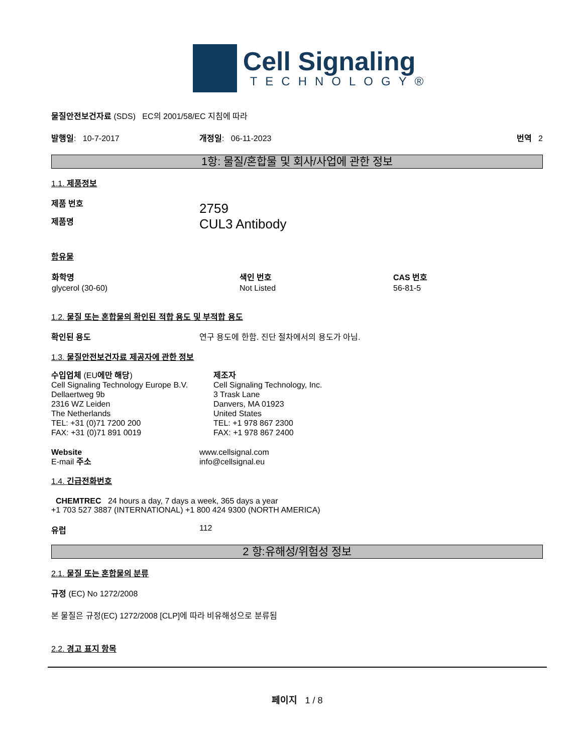Cell Signaling
TECHNOLOGY®
물질안전보건자료 (SDS) EC의 2001/58/EC 지침에 따라
발행일: 10-7-2017 개정일: 06-11-2023 번역 2
1항: 물질/혼합물 및 회사/사업에 관한 정보
1.1. 제품정보
제품 번호
제품명
2759
CUL3 Antibody
함유물
| 화학명 | 색인 번호 | CAS 번호 |
| --- | --- | --- |
| glycerol (30-60) | Not Listed | 56-81-5 |
1.2. 물질 또는 혼합물의 확인된 적합 용도 및 부적합 용도
확인된 용도 연구 용도에 한함. 진단 절차에서의 용도가 아님.
1.3. 물질안전보건자료 제공자에 관한 정보
수입업체 (EU에만 해당)
Cell Signaling Technology Europe B.V.
Dellaertweg 9b
2316 WZ Leiden
The Netherlands
TEL: +31 (0)71 7200 200
FAX: +31 (0)71 891 0019
제조자
Cell Signaling Technology, Inc.
3 Trask Lane
Danvers, MA 01923
United States
TEL: +1 978 867 2300
FAX: +1 978 867 2400
Website
E-mail 주소
www.cellsignal.com
info@cellsignal.eu
1.4. 긴급전화번호
CHEMTREC 24 hours a day, 7 days a week, 365 days a year
+1 703 527 3887 (INTERNATIONAL) +1 800 424 9300 (NORTH AMERICA)
유럽 112
2 항:유해성/위험성 정보
2.1. 물질 또는 혼합물의 분류
규정 (EC) No 1272/2008
본 물질은 규정(EC) 1272/2008 [CLP]에 따라 비유해성으로 분류됨
2.2. 경고 표지 항목
페이지 1 / 8